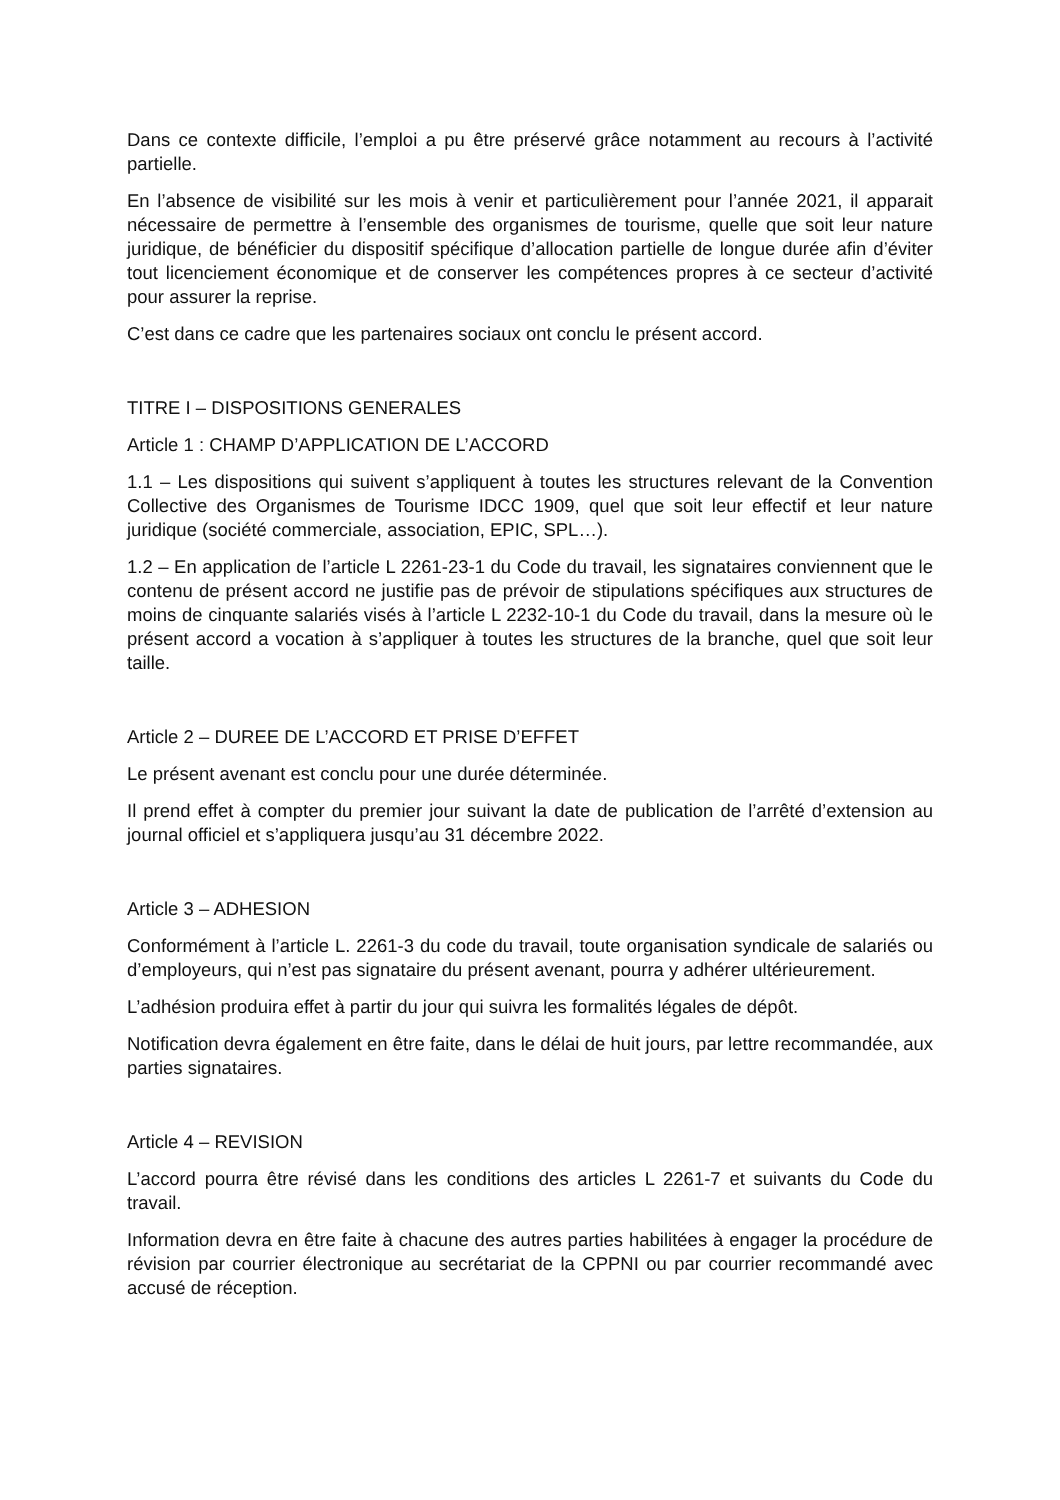Dans ce contexte difficile, l’emploi a pu être préservé grâce notamment au recours à l’activité partielle.
En l’absence de visibilité sur les mois à venir et particulièrement pour l’année 2021, il apparait nécessaire de permettre à l’ensemble des organismes de tourisme, quelle que soit leur nature juridique, de bénéficier du dispositif spécifique d’allocation partielle de longue durée afin d’éviter tout licenciement économique et de conserver les compétences propres à ce secteur d’activité pour assurer la reprise.
C’est dans ce cadre que les partenaires sociaux ont conclu le présent accord.
TITRE I – DISPOSITIONS GENERALES
Article 1 : CHAMP D’APPLICATION DE L’ACCORD
1.1 – Les dispositions qui suivent s’appliquent à toutes les structures relevant de la Convention Collective des Organismes de Tourisme IDCC 1909, quel que soit leur effectif et leur nature juridique (société commerciale, association, EPIC, SPL…).
1.2 – En application de l’article L 2261-23-1 du Code du travail, les signataires conviennent que le contenu de présent accord ne justifie pas de prévoir de stipulations spécifiques aux structures de moins de cinquante salariés visés à l’article L 2232-10-1 du Code du travail, dans la mesure où le présent accord a vocation à s’appliquer à toutes les structures de la branche, quel que soit leur taille.
Article 2 – DUREE DE L’ACCORD ET PRISE D’EFFET
Le présent avenant est conclu pour une durée déterminée.
Il prend effet à compter du premier jour suivant la date de publication de l’arrêté d’extension au journal officiel et s’appliquera jusqu’au 31 décembre 2022.
Article 3 – ADHESION
Conformément à l’article L. 2261-3 du code du travail, toute organisation syndicale de salariés ou d’employeurs, qui n’est pas signataire du présent avenant, pourra y adhérer ultérieurement.
L’adhésion produira effet à partir du jour qui suivra les formalités légales de dépôt.
Notification devra également en être faite, dans le délai de huit jours, par lettre recommandée, aux parties signataires.
Article 4 – REVISION
L’accord pourra être révisé dans les conditions des articles L 2261-7 et suivants du Code du travail.
Information devra en être faite à chacune des autres parties habilitées à engager la procédure de révision par courrier électronique au secrétariat de la CPPNI ou par courrier recommandé avec accusé de réception.